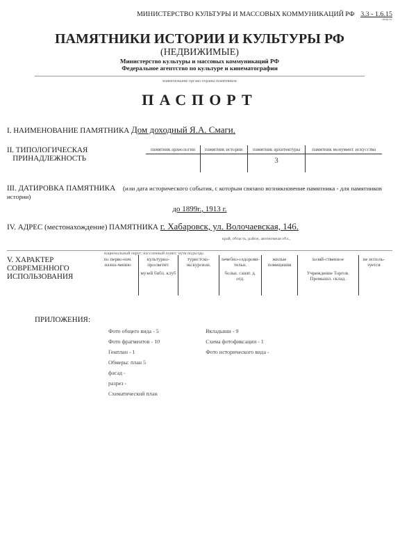МИНИСТЕРСТВО КУЛЬТУРЫ И МАССОВЫХ КОММУНИКАЦИЙ РФ 3.3 - 1.6.15
индекс
ПАМЯТНИКИ ИСТОРИИ И КУЛЬТУРЫ РФ
(НЕДВИЖИМЫЕ)
Министерство культуры и массовых коммуникаций РФ
Федеральное агентство по культуре и кинематографии
наименование органа охраны памятников
ПАСПОРТ
I. НАИМЕНОВАНИЕ ПАМЯТНИКА Дом доходный Я.А. Смаги.
II. ТИПОЛОГИЧЕСКАЯ
ПРИНАДЛЕЖНОСТЬ
| памятник археологии | памятник истории | памятник архитектуры | памятник монумент. искусства |
| | | 3 | |
III. ДАТИРОВКА ПАМЯТНИКА (или дата исторического события, с которым связано возникновение памятника - для памятников истории)
до 1899г., 1913 г.
IV. АДРЕС (местонахождение) ПАМЯТНИКА г. Хабаровск, ул. Волочаевская, 146.
край, область, район, автономная обл.,
национальный округ; населенный пункт; пути подъезда
V. ХАРАКТЕР
СОВРЕМЕННОГО
ИСПОЛЬЗОВАНИЯ
| по перво-нач. назна-чению | культурно-просветит. | туристско-экскурсион. | лечебно-оздорови-тельн. | жилые помещения | хозяй-ственное | не исполь-зуется |
| | музей библ. клуб | | больн. санат. д. отд. | | Учреждение Торгов. Промышл. склад. | |
ПРИЛОЖЕНИЯ:
| Фото общего вида - 5 | Вкладыши - 9 |
| Фото фрагментов - 10 | Схема фотофиксации - 1 |
| Генплан - 1 | Фото исторического вида - |
| Обмеры: план 5 | |
| фасад - | |
| разрез - | |
| Схематический план | |